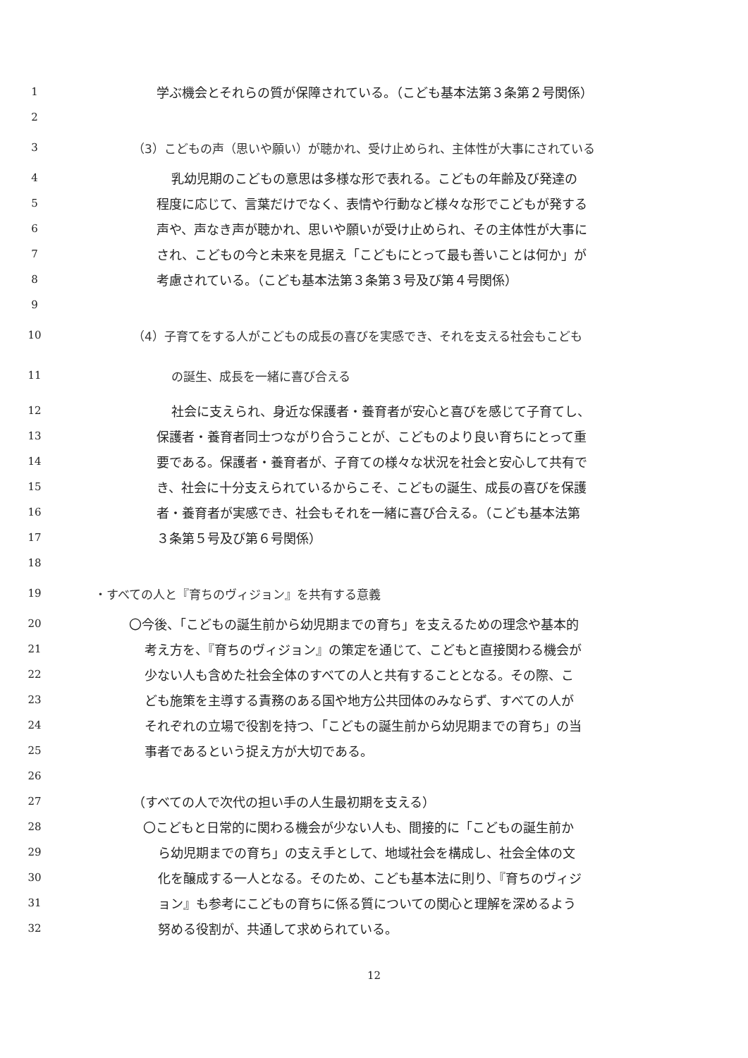1 学ぶ機会とそれらの質が保障されている。（こども基本法第３条第２号関係）
2
3 （3）こどもの声（思いや願い）が聴かれ、受け止められ、主体性が大事にされている
4 乳幼児期のこどもの意思は多様な形で表れる。こどもの年齢及び発達の
5 程度に応じて、言葉だけでなく、表情や行動など様々な形でこどもが発する
6 声や、声なき声が聴かれ、思いや願いが受け止められ、その主体性が大事に
7 され、こどもの今と未来を見据え「こどもにとって最も善いことは何か」が
8 考慮されている。（こども基本法第３条第３号及び第４号関係）
9
10 （4）子育てをする人がこどもの成長の喜びを実感でき、それを支える社会もこども
11 の誕生、成長を一緒に喜び合える
12 社会に支えられ、身近な保護者・養育者が安心と喜びを感じて子育てし、
13 保護者・養育者同士つながり合うことが、こどものより良い育ちにとって重
14 要である。保護者・養育者が、子育ての様々な状況を社会と安心して共有で
15 き、社会に十分支えられているからこそ、こどもの誕生、成長の喜びを保護
16 者・養育者が実感でき、社会もそれを一緒に喜び合える。（こども基本法第
17 ３条第５号及び第６号関係）
18
19 ・すべての人と『育ちのヴィジョン』を共有する意義
20 〇今後、「こどもの誕生前から幼児期までの育ち」を支えるための理念や基本的
21 考え方を、『育ちのヴィジョン』の策定を通じて、こどもと直接関わる機会が
22 少ない人も含めた社会全体のすべての人と共有することとなる。その際、こ
23 ども施策を主導する責務のある国や地方公共団体のみならず、すべての人が
24 それぞれの立場で役割を持つ、「こどもの誕生前から幼児期までの育ち」の当
25 事者であるという捉え方が大切である。
26
27 （すべての人で次代の担い手の人生最初期を支える）
28 〇こどもと日常的に関わる機会が少ない人も、間接的に「こどもの誕生前か
29 ら幼児期までの育ち」の支え手として、地域社会を構成し、社会全体の文
30 化を醸成する一人となる。そのため、こども基本法に則り、『育ちのヴィジ
31 ョン』も参考にこどもの育ちに係る質についての関心と理解を深めるよう
32 努める役割が、共通して求められている。
12